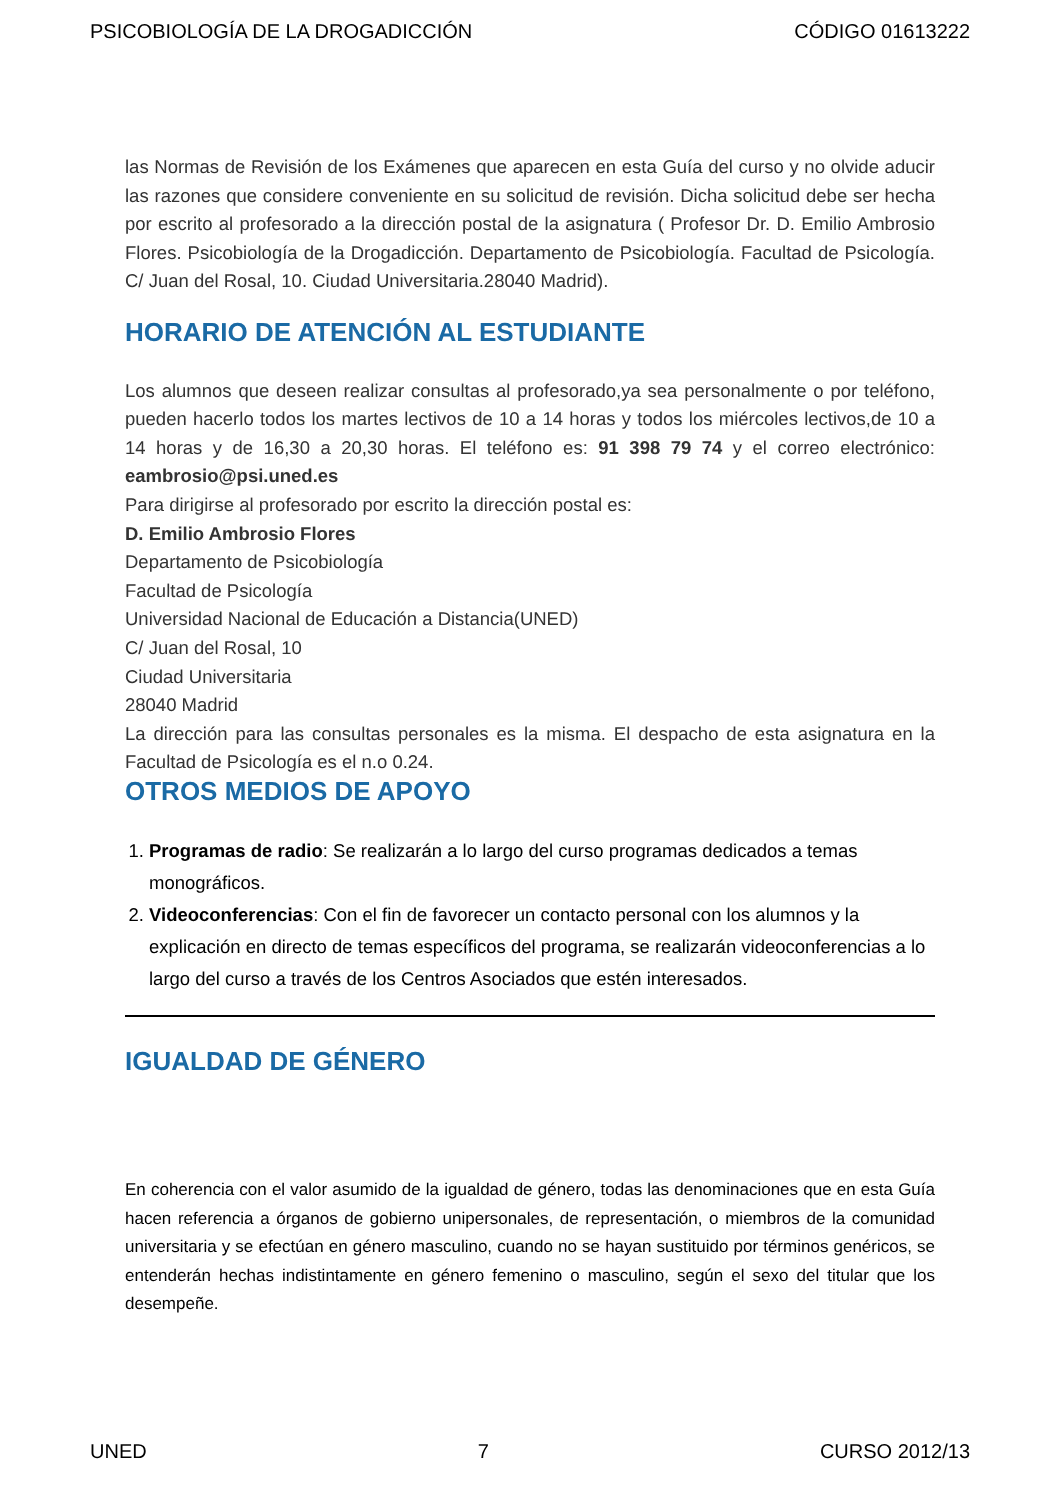PSICOBIOLOGÍA DE LA DROGADICCIÓN CÓDIGO 01613222
las Normas de Revisión de los Exámenes que aparecen en esta Guía del curso y no olvide aducir las razones que considere conveniente en su solicitud de revisión. Dicha solicitud debe ser hecha por escrito al profesorado a la dirección postal de la asignatura ( Profesor Dr. D. Emilio Ambrosio Flores. Psicobiología de la Drogadicción. Departamento de Psicobiología. Facultad de Psicología. C/ Juan del Rosal, 10. Ciudad Universitaria.28040 Madrid).
HORARIO DE ATENCIÓN AL ESTUDIANTE
Los alumnos que deseen realizar consultas al profesorado,ya sea personalmente o por teléfono, pueden hacerlo todos los martes lectivos de 10 a 14 horas y todos los miércoles lectivos,de 10 a 14 horas y de 16,30 a 20,30 horas. El teléfono es: 91 398 79 74 y el correo electrónico: eambrosio@psi.uned.es
Para dirigirse al profesorado por escrito la dirección postal es:
D. Emilio Ambrosio Flores
Departamento de Psicobiología
Facultad de Psicología
Universidad Nacional de Educación a Distancia(UNED)
C/ Juan del Rosal, 10
Ciudad Universitaria
28040 Madrid
La dirección para las consultas personales es la misma. El despacho de esta asignatura en la Facultad de Psicología es el n.o 0.24.
OTROS MEDIOS DE APOYO
1. Programas de radio: Se realizarán a lo largo del curso programas dedicados a temas monográficos.
2. Videoconferencias: Con el fin de favorecer un contacto personal con los alumnos y la explicación en directo de temas específicos del programa, se realizarán videoconferencias a lo largo del curso a través de los Centros Asociados que estén interesados.
IGUALDAD DE GÉNERO
En coherencia con el valor asumido de la igualdad de género, todas las denominaciones que en esta Guía hacen referencia a órganos de gobierno unipersonales, de representación, o miembros de la comunidad universitaria y se efectúan en género masculino, cuando no se hayan sustituido por términos genéricos, se entenderán hechas indistintamente en género femenino o masculino, según el sexo del titular que los desempeñe.
UNED 7 CURSO 2012/13